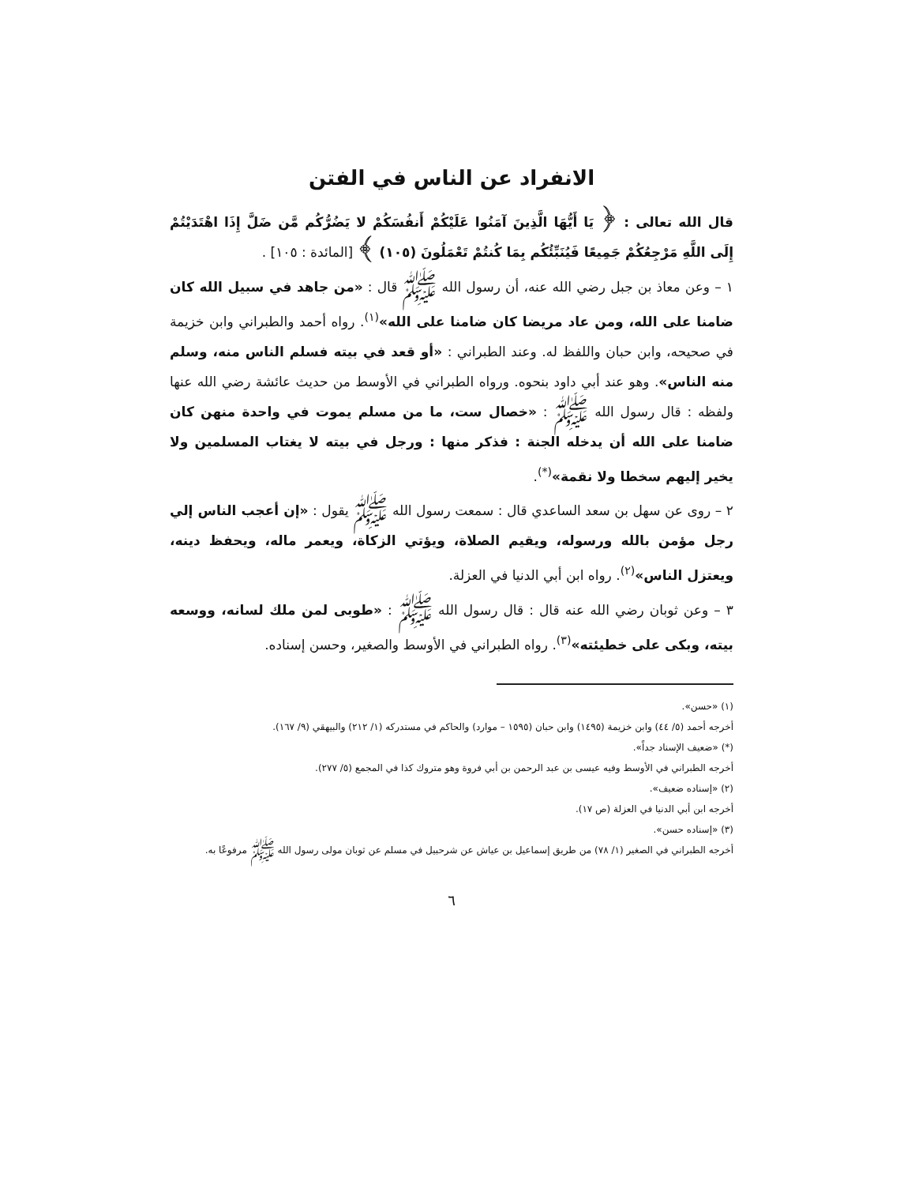الانفراد عن الناس في الفتن
قال الله تعالى : ﴿ يَا أَيُّهَا الَّذِينَ آمَنُوا عَلَيْكُمْ أَنفُسَكُمْ لا يَضُرُّكُم مَّن ضَلَّ إِذَا اهْتَدَيْتُمْ إِلَى اللَّهِ مَرْجِعُكُمْ جَمِيعًا فَيُنَبِّئُكُم بِمَا كُنتُمْ تَعْمَلُونَ (١٠٥) ﴾ [المائدة : ١٠٥] .
١ – وعن معاذ بن جبل رضي الله عنه، أن رسول الله ﷺ قال : «من جاهد في سبيل الله كان ضامنا على الله، ومن عاد مريضا كان ضامنا على الله»<sup>(١)</sup>. رواه أحمد والطبراني وابن خزيمة في صحيحه، وابن حبان واللفظ له. وعند الطبراني : «أو قعد في بيته فسلم الناس منه، وسلم منه الناس». وهو عند أبي داود بنحوه. ورواه الطبراني في الأوسط من حديث عائشة رضي الله عنها ولفظه : قال رسول الله ﷺ : «خصال ست، ما من مسلم يموت في واحدة منهن كان ضامنا على الله أن يدخله الجنة : فذكر منها : ورجل في بيته لا يغتاب المسلمين ولا يخير إليهم سخطا ولا نقمة»<sup>(*)</sup>.
٢ – روى عن سهل بن سعد الساعدي قال : سمعت رسول الله ﷺ يقول : «إن أعجب الناس إلي رجل مؤمن بالله ورسوله، ويقيم الصلاة، ويؤتي الزكاة، ويعمر ماله، ويحفظ دينه، ويعتزل الناس»<sup>(٢)</sup>. رواه ابن أبي الدنيا في العزلة.
٣ – وعن ثوبان رضي الله عنه قال : قال رسول الله ﷺ : «طوبى لمن ملك لسانه، ووسعه بيته، وبكى على خطيئته»<sup>(٣)</sup>. رواه الطبراني في الأوسط والصغير، وحسن إسناده.
(١) «حسن».
أخرجه أحمد (٥/ ٤٤) وابن خزيمة (١٤٩٥) وابن حبان (١٥٩٥ – موارد) والحاكم في مستدركه (١/ ٢١٢) والبيهقي (٩/ ١٦٧).
(*) «ضعيف الإسناد جداً».
أخرجه الطبراني في الأوسط وفيه عيسى بن عبد الرحمن بن أبي فروة وهو متروك كذا في المجمع (٥/ ٢٧٧).
(٢) «إسناده ضعيف».
أخرجه ابن أبي الدنيا في العزلة (ص ١٧).
(٣) «إسناده حسن».
أخرجه الطبراني في الصغير (١/ ٧٨) من طريق إسماعيل بن عياش عن شرحبيل في مسلم عن ثوبان مولى رسول الله ﷺ مرفوعًا به.
٦